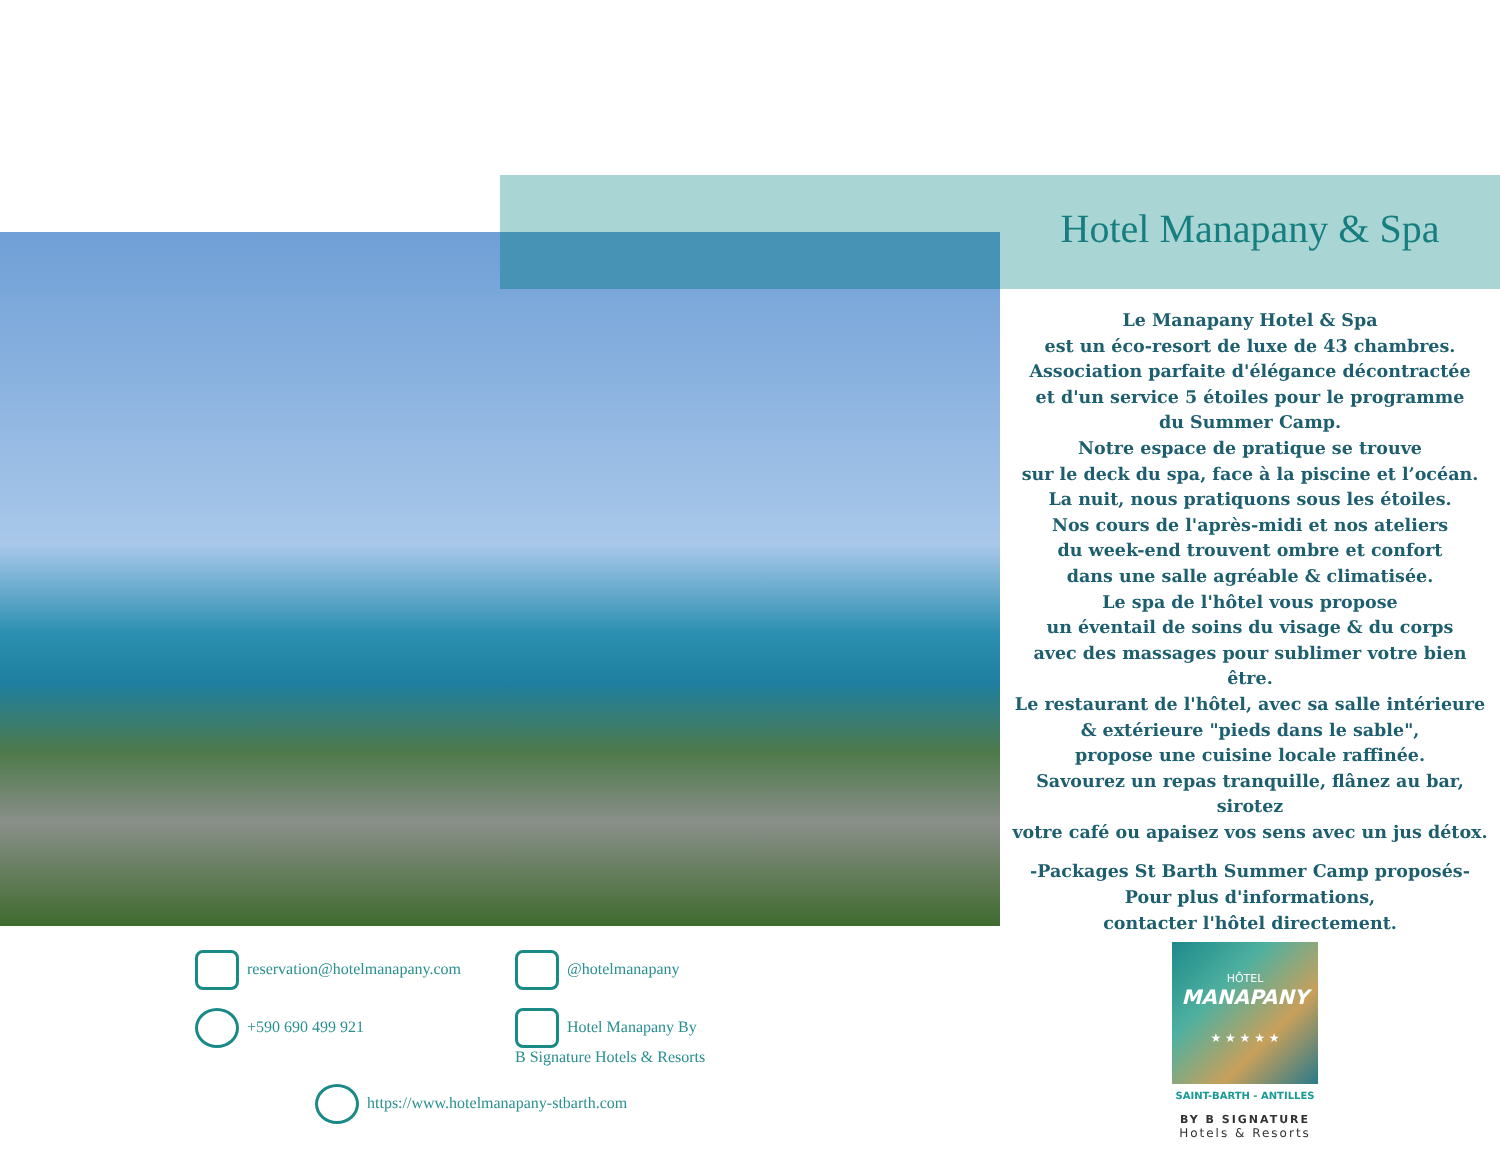Hotel Manapany & Spa
Le Manapany Hotel & Spa
est un éco-resort de luxe de 43 chambres.
Association parfaite d'élégance décontractée
et d'un service 5 étoiles pour le programme
du Summer Camp.
Notre espace de pratique se trouve
sur le deck du spa, face à la piscine et l’océan.
La nuit, nous pratiquons sous les étoiles.
Nos cours de l'après-midi et nos ateliers
du week-end trouvent ombre et confort
dans une salle agréable & climatisée.
Le spa de l'hôtel vous propose
un éventail de soins du visage & du corps
avec des massages pour sublimer votre bien être.
Le restaurant de l'hôtel, avec sa salle intérieure
& extérieure "pieds dans le sable",
propose une cuisine locale raffinée.
Savourez un repas tranquille, flânez au bar, sirotez
votre café ou apaisez vos sens avec un jus détox.
-Packages St Barth Summer Camp proposés-
Pour plus d'informations,
contacter l'hôtel directement.
reservation@hotelmanapany.com @hotelmanapany
+590 690 499 921 Hotel Manapany By
B Signature Hotels & Resorts
https://www.hotelmanapany-stbarth.com
HÔTEL
MANAPANY
★ ★ ★ ★ ★
SAINT-BARTH - ANTILLES
BY B SIGNATURE
Hotels & Resorts